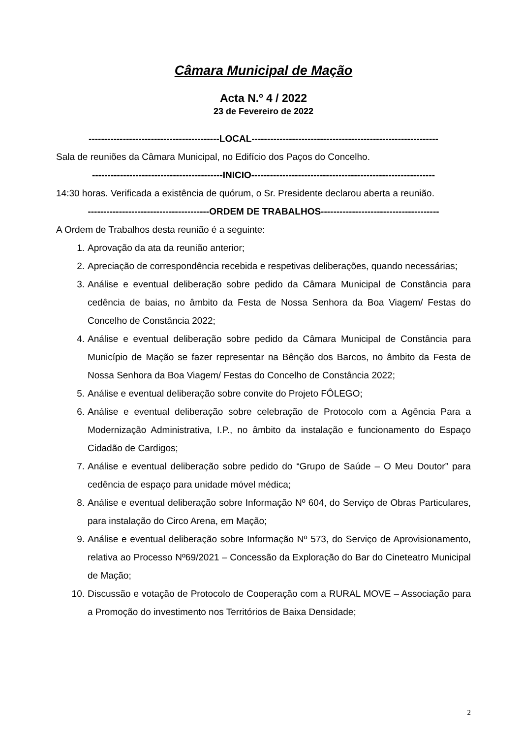Câmara Municipal de Mação
Acta N.º 4 / 2022
23 de Fevereiro de 2022
------------------------------------------LOCAL------------------------------------------------------------
Sala de reuniões da Câmara Municipal, no Edifício dos Paços do Concelho.
------------------------------------------INICIO-----------------------------------------------------------
14:30 horas. Verificada a existência de quórum, o Sr. Presidente declarou aberta a reunião.
---------------------------------------ORDEM DE TRABALHOS--------------------------------------
A Ordem de Trabalhos desta reunião é a seguinte:
1. Aprovação da ata da reunião anterior;
2. Apreciação de correspondência recebida e respetivas deliberações, quando necessárias;
3. Análise e eventual deliberação sobre pedido da Câmara Municipal de Constância para cedência de baias, no âmbito da Festa de Nossa Senhora da Boa Viagem/ Festas do Concelho de Constância 2022;
4. Análise e eventual deliberação sobre pedido da Câmara Municipal de Constância para Município de Mação se fazer representar na Bênção dos Barcos, no âmbito da Festa de Nossa Senhora da Boa Viagem/ Festas do Concelho de Constância 2022;
5. Análise e eventual deliberação sobre convite do Projeto FÔLEGO;
6. Análise e eventual deliberação sobre celebração de Protocolo com a Agência Para a Modernização Administrativa, I.P., no âmbito da instalação e funcionamento do Espaço Cidadão de Cardigos;
7. Análise e eventual deliberação sobre pedido do “Grupo de Saúde – O Meu Doutor” para cedência de espaço para unidade móvel médica;
8. Análise e eventual deliberação sobre Informação Nº 604, do Serviço de Obras Particulares, para instalação do Circo Arena, em Mação;
9. Análise e eventual deliberação sobre Informação Nº 573, do Serviço de Aprovisionamento, relativa ao Processo Nº69/2021 – Concessão da Exploração do Bar do Cineteatro Municipal de Mação;
10. Discussão e votação de Protocolo de Cooperação com a RURAL MOVE – Associação para a Promoção do investimento nos Territórios de Baixa Densidade;
2